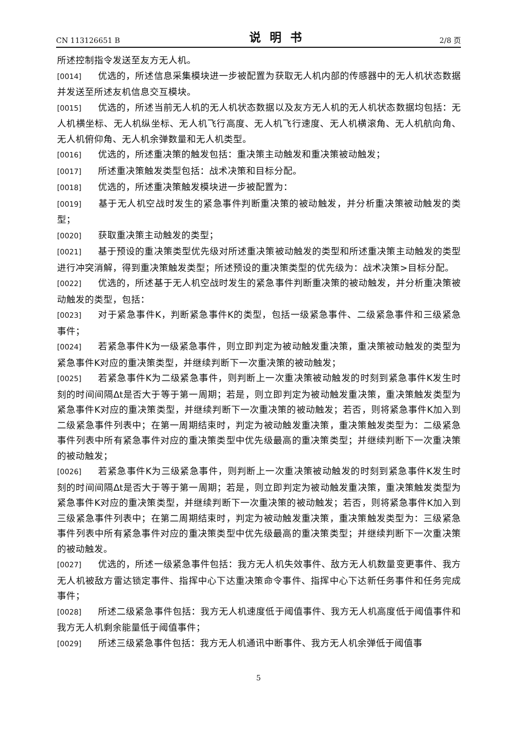CN 113126651 B 说明书 2/8 页
所述控制指令发送至友方无人机。
[0014] 优选的，所述信息采集模块进一步被配置为获取无人机内部的传感器中的无人机状态数据并发送至所述友机信息交互模块。
[0015] 优选的，所述当前无人机的无人机状态数据以及友方无人机的无人机状态数据均包括：无人机横坐标、无人机纵坐标、无人机飞行高度、无人机飞行速度、无人机横滚角、无人机航向角、无人机俯仰角、无人机余弹数量和无人机类型。
[0016] 优选的，所述重决策的触发包括：重决策主动触发和重决策被动触发；
[0017] 所述重决策触发类型包括：战术决策和目标分配。
[0018] 优选的，所述重决策触发模块进一步被配置为：
[0019] 基于无人机空战时发生的紧急事件判断重决策的被动触发，并分析重决策被动触发的类型；
[0020] 获取重决策主动触发的类型；
[0021] 基于预设的重决策类型优先级对所述重决策被动触发的类型和所述重决策主动触发的类型进行冲突消解，得到重决策触发类型；所述预设的重决策类型的优先级为：战术决策>目标分配。
[0022] 优选的，所述基于无人机空战时发生的紧急事件判断重决策的被动触发，并分析重决策被动触发的类型，包括：
[0023] 对于紧急事件K，判断紧急事件K的类型，包括一级紧急事件、二级紧急事件和三级紧急事件；
[0024] 若紧急事件K为一级紧急事件，则立即判定为被动触发重决策，重决策被动触发的类型为紧急事件K对应的重决策类型，并继续判断下一次重决策的被动触发；
[0025] 若紧急事件K为二级紧急事件，则判断上一次重决策被动触发的时刻到紧急事件K发生时刻的时间间隔Δt是否大于等于第一周期；若是，则立即判定为被动触发重决策，重决策触发类型为紧急事件K对应的重决策类型，并继续判断下一次重决策的被动触发；若否，则将紧急事件K加入到二级紧急事件列表中；在第一周期结束时，判定为被动触发重决策，重决策触发类型为：二级紧急事件列表中所有紧急事件对应的重决策类型中优先级最高的重决策类型；并继续判断下一次重决策的被动触发；
[0026] 若紧急事件K为三级紧急事件，则判断上一次重决策被动触发的时刻到紧急事件K发生时刻的时间间隔Δt是否大于等于第一周期；若是，则立即判定为被动触发重决策，重决策触发类型为紧急事件K对应的重决策类型，并继续判断下一次重决策的被动触发；若否，则将紧急事件K加入到三级紧急事件列表中；在第二周期结束时，判定为被动触发重决策，重决策触发类型为：三级紧急事件列表中所有紧急事件对应的重决策类型中优先级最高的重决策类型；并继续判断下一次重决策的被动触发。
[0027] 优选的，所述一级紧急事件包括：我方无人机失效事件、敌方无人机数量变更事件、我方无人机被敌方雷达锁定事件、指挥中心下达重决策命令事件、指挥中心下达新任务事件和任务完成事件；
[0028] 所述二级紧急事件包括：我方无人机速度低于阈值事件、我方无人机高度低于阈值事件和我方无人机剩余能量低于阈值事件；
[0029] 所述三级紧急事件包括：我方无人机通讯中断事件、我方无人机余弹低于阈值事
5